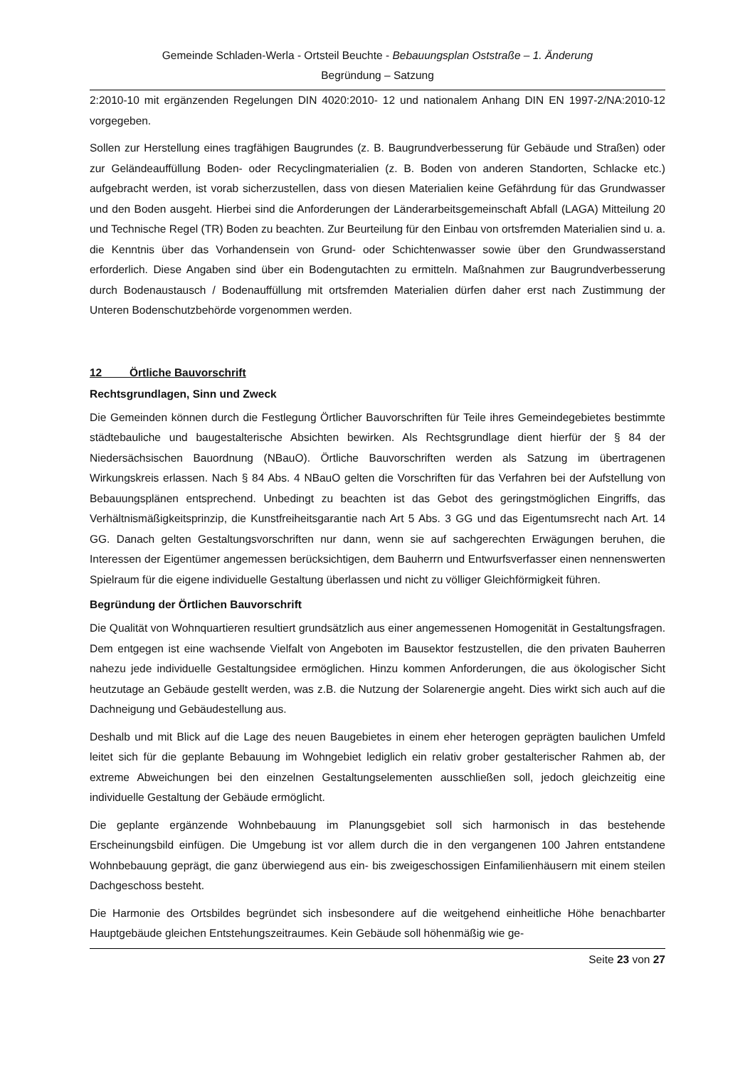Gemeinde Schladen-Werla - Ortsteil Beuchte - Bebauungsplan Oststraße – 1. Änderung
Begründung – Satzung
2:2010-10 mit ergänzenden Regelungen DIN 4020:2010- 12 und nationalem Anhang DIN EN 1997-2/NA:2010-12 vorgegeben.
Sollen zur Herstellung eines tragfähigen Baugrundes (z. B. Baugrundverbesserung für Gebäude und Straßen) oder zur Geländeauffüllung Boden- oder Recyclingmaterialien (z. B. Boden von anderen Standorten, Schlacke etc.) aufgebracht werden, ist vorab sicherzustellen, dass von diesen Materialien keine Gefährdung für das Grundwasser und den Boden ausgeht. Hierbei sind die Anforderungen der Länderarbeitsgemeinschaft Abfall (LAGA) Mitteilung 20 und Technische Regel (TR) Boden zu beachten. Zur Beurteilung für den Einbau von ortsfremden Materialien sind u. a. die Kenntnis über das Vorhandensein von Grund- oder Schichtenwasser sowie über den Grundwasserstand erforderlich. Diese Angaben sind über ein Bodengutachten zu ermitteln. Maßnahmen zur Baugrundverbesserung durch Bodenaustausch / Bodenauffüllung mit ortsfremden Materialien dürfen daher erst nach Zustimmung der Unteren Bodenschutzbehörde vorgenommen werden.
12 Örtliche Bauvorschrift
Rechtsgrundlagen, Sinn und Zweck
Die Gemeinden können durch die Festlegung Örtlicher Bauvorschriften für Teile ihres Gemeindegebietes bestimmte städtebauliche und baugestalterische Absichten bewirken. Als Rechtsgrundlage dient hierfür der § 84 der Niedersächsischen Bauordnung (NBauO). Örtliche Bauvorschriften werden als Satzung im übertragenen Wirkungskreis erlassen. Nach § 84 Abs. 4 NBauO gelten die Vorschriften für das Verfahren bei der Aufstellung von Bebauungsplänen entsprechend. Unbedingt zu beachten ist das Gebot des geringstmöglichen Eingriffs, das Verhältnismäßigkeitsprinzip, die Kunstfreiheitsgarantie nach Art 5 Abs. 3 GG und das Eigentumsrecht nach Art. 14 GG. Danach gelten Gestaltungsvorschriften nur dann, wenn sie auf sachgerechten Erwägungen beruhen, die Interessen der Eigentümer angemessen berücksichtigen, dem Bauherrn und Entwurfsverfasser einen nennenswerten Spielraum für die eigene individuelle Gestaltung überlassen und nicht zu völliger Gleichförmigkeit führen.
Begründung der Örtlichen Bauvorschrift
Die Qualität von Wohnquartieren resultiert grundsätzlich aus einer angemessenen Homogenität in Gestaltungsfragen. Dem entgegen ist eine wachsende Vielfalt von Angeboten im Bausektor festzustellen, die den privaten Bauherren nahezu jede individuelle Gestaltungsidee ermöglichen. Hinzu kommen Anforderungen, die aus ökologischer Sicht heutzutage an Gebäude gestellt werden, was z.B. die Nutzung der Solarenergie angeht. Dies wirkt sich auch auf die Dachneigung und Gebäudestellung aus.
Deshalb und mit Blick auf die Lage des neuen Baugebietes in einem eher heterogen geprägten baulichen Umfeld leitet sich für die geplante Bebauung im Wohngebiet lediglich ein relativ grober gestalterischer Rahmen ab, der extreme Abweichungen bei den einzelnen Gestaltungselementen ausschließen soll, jedoch gleichzeitig eine individuelle Gestaltung der Gebäude ermöglicht.
Die geplante ergänzende Wohnbebauung im Planungsgebiet soll sich harmonisch in das bestehende Erscheinungsbild einfügen. Die Umgebung ist vor allem durch die in den vergangenen 100 Jahren entstandene Wohnbebauung geprägt, die ganz überwiegend aus ein- bis zweigeschossigen Einfamilienhäusern mit einem steilen Dachgeschoss besteht.
Die Harmonie des Ortsbildes begründet sich insbesondere auf die weitgehend einheitliche Höhe benachbarter Hauptgebäude gleichen Entstehungszeitraumes. Kein Gebäude soll höhenmäßig wie ge-
Seite 23 von 27